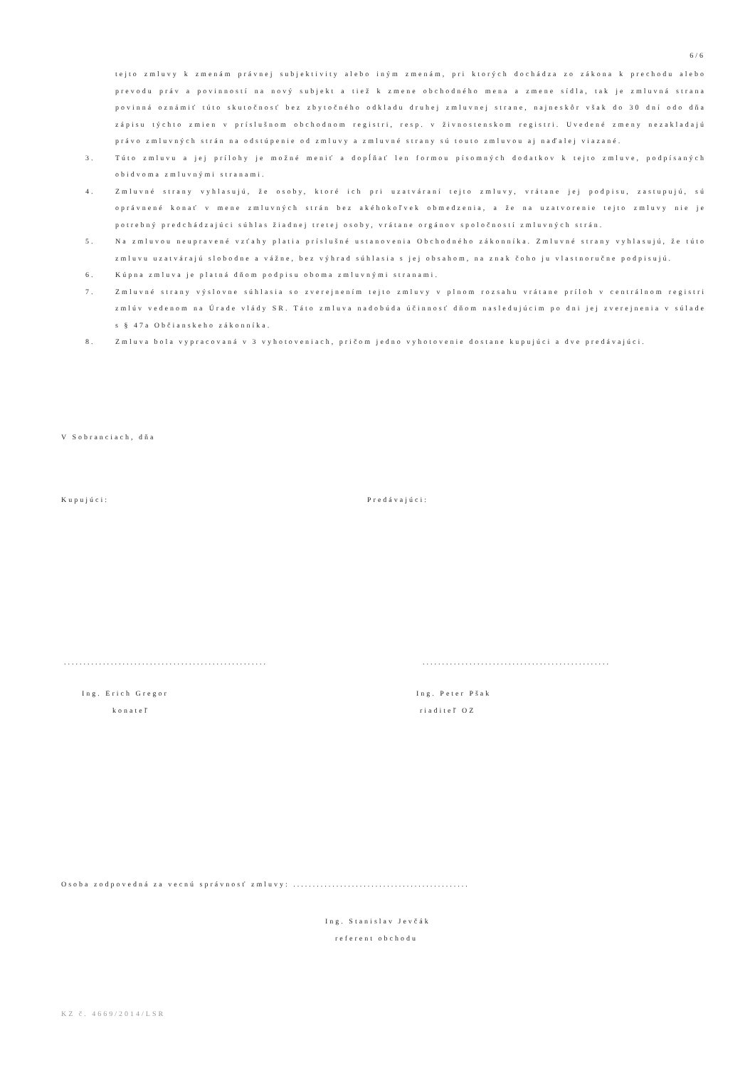6/6
tejto zmluvy k zmenám právnej subjektivity alebo iným zmenám, pri ktorých dochádza zo zákona k prechodu alebo prevodu práv a povinností na nový subjekt a tiež k zmene obchodného mena a zmene sídla, tak je zmluvná strana povinná oznámiť túto skutočnosť bez zbytočného odkladu druhej zmluvnej strane, najneskôr však do 30 dní odo dňa zápisu týchto zmien v príslušnom obchodnom registri, resp. v živnostenskom registri. Uvedené zmeny nezakladajú právo zmluvných strán na odstúpenie od zmluvy a zmluvné strany sú touto zmluvou aj naďalej viazané.
3. Túto zmluvu a jej prílohy je možné meniť a dopĺňať len formou písomných dodatkov k tejto zmluve, podpísaných obidvoma zmluvnými stranami.
4. Zmluvné strany vyhlasujú, že osoby, ktoré ich pri uzatváraní tejto zmluvy, vrátane jej podpisu, zastupujú, sú oprávnené konať v mene zmluvných strán bez akéhokoľvek obmedzenia, a že na uzatvorenie tejto zmluvy nie je potrebný predchádzajúci súhlas žiadnej tretej osoby, vrátane orgánov spoločností zmluvných strán.
5. Na zmluvou neupravené vzťahy platia príslušné ustanovenia Obchodného zákonníka. Zmluvné strany vyhlasujú, že túto zmluvu uzatvárajú slobodne a vážne, bez výhrad súhlasia s jej obsahom, na znak čoho ju vlastnoručne podpisujú.
6. Kúpna zmluva je platná dňom podpisu oboma zmluvnými stranami.
7. Zmluvné strany výslovne súhlasia so zverejnením tejto zmluvy v plnom rozsahu vrátane príloh v centrálnom registri zmlúv vedenom na Úrade vlády SR. Táto zmluva nadobúda účinnosť dňom nasledujúcim po dni jej zverejnenia v súlade s § 47a Občianskeho zákonníka.
8. Zmluva bola vypracovaná v 3 vyhotoveniach, pričom jedno vyhotovenie dostane kupujúci a dve predávajúci.
V Sobranciach, dňa
Kupujúci: Predávajúci:
....................................................
................................................
Ing. Erich Gregor
konateľ
Ing. Peter Pšak
riaditeľ OZ
Osoba zodpovedná za vecnú správnosť zmluvy: .............................................
Ing. Stanislav Jevčák
referent obchodu
KZ č. 4669/2014/LSR